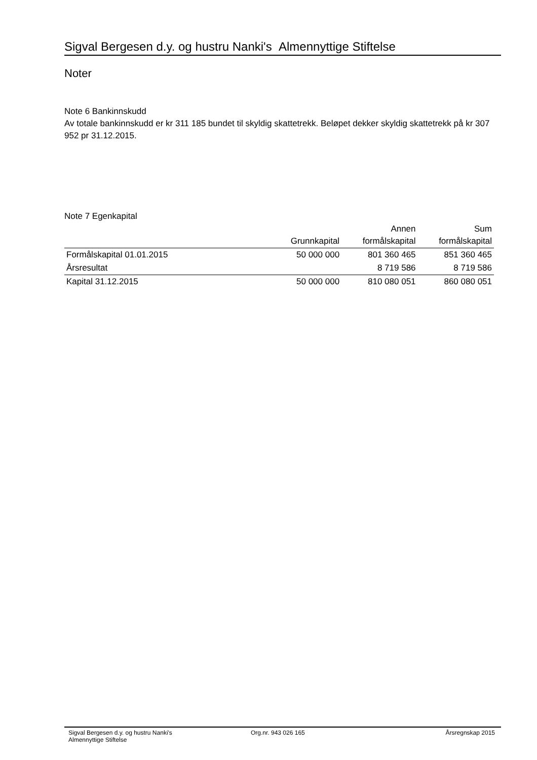Sigval Bergesen d.y. og hustru Nanki's Almennyttige Stiftelse
Noter
Note 6 Bankinnskudd
Av totale bankinnskudd er kr 311 185 bundet til skyldig skattetrekk. Beløpet dekker skyldig skattetrekk på kr 307 952 pr 31.12.2015.
Note 7 Egenkapital
| | Grunnkapital | Annen formålskapital | Sum formålskapital |
| --- | --- | --- | --- |
| Formålskapital 01.01.2015 | 50 000 000 | 801 360 465 | 851 360 465 |
| Årsresultat | | 8 719 586 | 8 719 586 |
| Kapital 31.12.2015 | 50 000 000 | 810 080 051 | 860 080 051 |
Sigval Bergesen d.y. og hustru Nanki's
Almennyttige Stiftelse
Org.nr. 943 026 165 Årsregnskap 2015